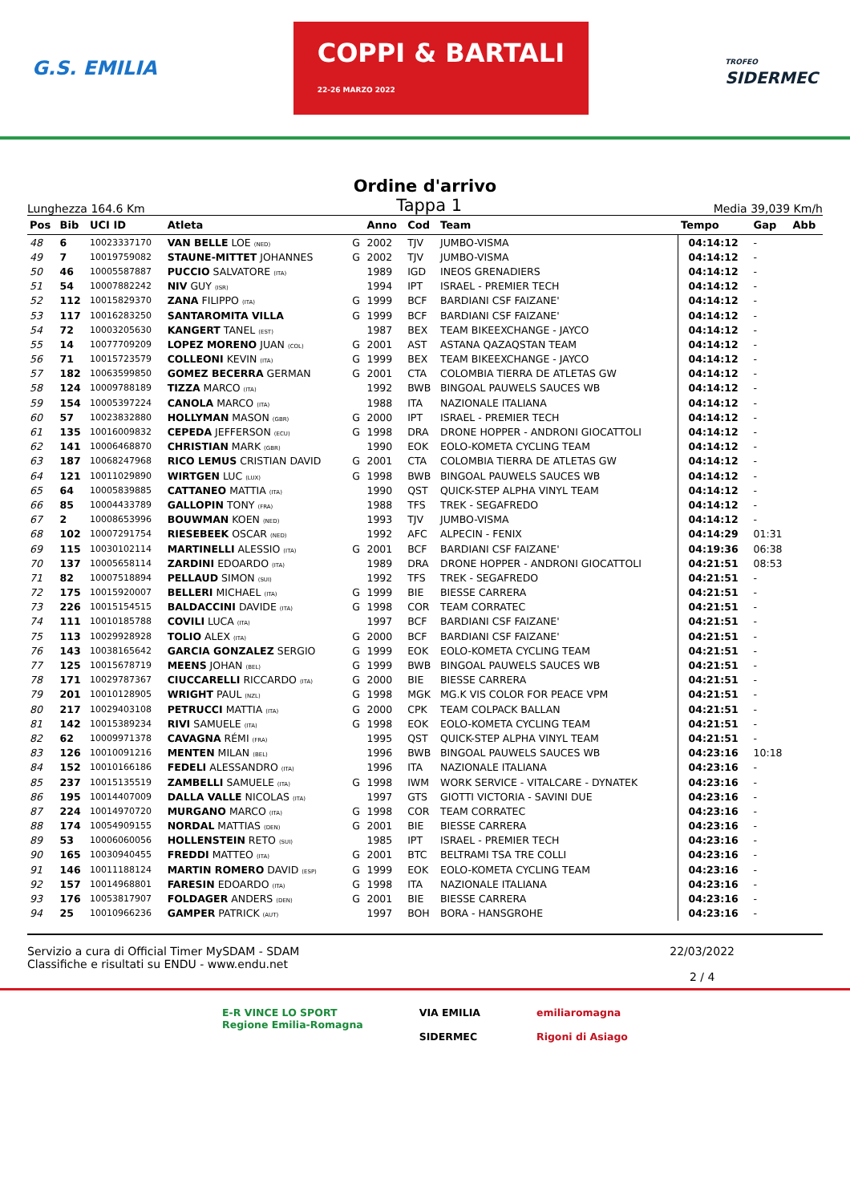G.S. EMILIA COPPI & BARTALI
22-26 MARZO 2022 TROFEO
SIDERMEC
Ordine d'arrivo
Lunghezza 164.6 Km Tappa 1 Media 39,039 Km/h
| Pos | Bib | UCI ID | Atleta | | Anno | Cod | Team | Tempo | Gap | Abb |
| --- | --- | --- | --- | --- | --- | --- | --- | --- | --- | --- |
| 48 | 6 | 10023337170 | VAN BELLE LOE (NED) | G | 2002 | TJV | JUMBO-VISMA | 04:14:12 | - | |
| 49 | 7 | 10019759082 | STAUNE-MITTET JOHANNES | G | 2002 | TJV | JUMBO-VISMA | 04:14:12 | - | |
| 50 | 46 | 10005587887 | PUCCIO SALVATORE (ITA) | | 1989 | IGD | INEOS GRENADIERS | 04:14:12 | - | |
| 51 | 54 | 10007882242 | NIV GUY (ISR) | | 1994 | IPT | ISRAEL - PREMIER TECH | 04:14:12 | - | |
| 52 | 112 | 10015829370 | ZANA FILIPPO (ITA) | G | 1999 | BCF | BARDIANI CSF FAIZANE' | 04:14:12 | - | |
| 53 | 117 | 10016283250 | SANTAROMITA VILLA | G | 1999 | BCF | BARDIANI CSF FAIZANE' | 04:14:12 | - | |
| 54 | 72 | 10003205630 | KANGERT TANEL (EST) | | 1987 | BEX | TEAM BIKEEXCHANGE - JAYCO | 04:14:12 | - | |
| 55 | 14 | 10077709209 | LOPEZ MORENO JUAN (COL) | G | 2001 | AST | ASTANA QAZAQSTAN TEAM | 04:14:12 | - | |
| 56 | 71 | 10015723579 | COLLEONI KEVIN (ITA) | G | 1999 | BEX | TEAM BIKEEXCHANGE - JAYCO | 04:14:12 | - | |
| 57 | 182 | 10063599850 | GOMEZ BECERRA GERMAN | G | 2001 | CTA | COLOMBIA TIERRA DE ATLETAS GW | 04:14:12 | - | |
| 58 | 124 | 10009788189 | TIZZA MARCO (ITA) | | 1992 | BWB | BINGOAL PAUWELS SAUCES WB | 04:14:12 | - | |
| 59 | 154 | 10005397224 | CANOLA MARCO (ITA) | | 1988 | ITA | NAZIONALE ITALIANA | 04:14:12 | - | |
| 60 | 57 | 10023832880 | HOLLYMAN MASON (GBR) | G | 2000 | IPT | ISRAEL - PREMIER TECH | 04:14:12 | - | |
| 61 | 135 | 10016009832 | CEPEDA JEFFERSON (ECU) | G | 1998 | DRA | DRONE HOPPER - ANDRONI GIOCATTOLI | 04:14:12 | - | |
| 62 | 141 | 10006468870 | CHRISTIAN MARK (GBR) | | 1990 | EOK | EOLO-KOMETA CYCLING TEAM | 04:14:12 | - | |
| 63 | 187 | 10068247968 | RICO LEMUS CRISTIAN DAVID | G | 2001 | CTA | COLOMBIA TIERRA DE ATLETAS GW | 04:14:12 | - | |
| 64 | 121 | 10011029890 | WIRTGEN LUC (LUX) | G | 1998 | BWB | BINGOAL PAUWELS SAUCES WB | 04:14:12 | - | |
| 65 | 64 | 10005839885 | CATTANEO MATTIA (ITA) | | 1990 | QST | QUICK-STEP ALPHA VINYL TEAM | 04:14:12 | - | |
| 66 | 85 | 10004433789 | GALLOPIN TONY (FRA) | | 1988 | TFS | TREK - SEGAFREDO | 04:14:12 | - | |
| 67 | 2 | 10008653996 | BOUWMAN KOEN (NED) | | 1993 | TJV | JUMBO-VISMA | 04:14:12 | - | |
| 68 | 102 | 10007291754 | RIESEBEEK OSCAR (NED) | | 1992 | AFC | ALPECIN - FENIX | 04:14:29 | 01:31 | |
| 69 | 115 | 10030102114 | MARTINELLI ALESSIO (ITA) | G | 2001 | BCF | BARDIANI CSF FAIZANE' | 04:19:36 | 06:38 | |
| 70 | 137 | 10005658114 | ZARDINI EDOARDO (ITA) | | 1989 | DRA | DRONE HOPPER - ANDRONI GIOCATTOLI | 04:21:51 | 08:53 | |
| 71 | 82 | 10007518894 | PELLAUD SIMON (SUI) | | 1992 | TFS | TREK - SEGAFREDO | 04:21:51 | - | |
| 72 | 175 | 10015920007 | BELLERI MICHAEL (ITA) | G | 1999 | BIE | BIESSE CARRERA | 04:21:51 | - | |
| 73 | 226 | 10015154515 | BALDACCINI DAVIDE (ITA) | G | 1998 | COR | TEAM CORRATEC | 04:21:51 | - | |
| 74 | 111 | 10010185788 | COVILI LUCA (ITA) | | 1997 | BCF | BARDIANI CSF FAIZANE' | 04:21:51 | - | |
| 75 | 113 | 10029928928 | TOLIO ALEX (ITA) | G | 2000 | BCF | BARDIANI CSF FAIZANE' | 04:21:51 | - | |
| 76 | 143 | 10038165642 | GARCIA GONZALEZ SERGIO | G | 1999 | EOK | EOLO-KOMETA CYCLING TEAM | 04:21:51 | - | |
| 77 | 125 | 10015678719 | MEENS JOHAN (BEL) | G | 1999 | BWB | BINGOAL PAUWELS SAUCES WB | 04:21:51 | - | |
| 78 | 171 | 10029787367 | CIUCCARELLI RICCARDO (ITA) | G | 2000 | BIE | BIESSE CARRERA | 04:21:51 | - | |
| 79 | 201 | 10010128905 | WRIGHT PAUL (NZL) | G | 1998 | MGK | MG.K VIS COLOR FOR PEACE VPM | 04:21:51 | - | |
| 80 | 217 | 10029403108 | PETRUCCI MATTIA (ITA) | G | 2000 | CPK | TEAM COLPACK BALLAN | 04:21:51 | - | |
| 81 | 142 | 10015389234 | RIVI SAMUELE (ITA) | G | 1998 | EOK | EOLO-KOMETA CYCLING TEAM | 04:21:51 | - | |
| 82 | 62 | 10009971378 | CAVAGNA RÉMI (FRA) | | 1995 | QST | QUICK-STEP ALPHA VINYL TEAM | 04:21:51 | - | |
| 83 | 126 | 10010091216 | MENTEN MILAN (BEL) | | 1996 | BWB | BINGOAL PAUWELS SAUCES WB | 04:23:16 | 10:18 | |
| 84 | 152 | 10010166186 | FEDELI ALESSANDRO (ITA) | | 1996 | ITA | NAZIONALE ITALIANA | 04:23:16 | - | |
| 85 | 237 | 10015135519 | ZAMBELLI SAMUELE (ITA) | G | 1998 | IWM | WORK SERVICE - VITALCARE - DYNATEK | 04:23:16 | - | |
| 86 | 195 | 10014407009 | DALLA VALLE NICOLAS (ITA) | | 1997 | GTS | GIOTTI VICTORIA - SAVINI DUE | 04:23:16 | - | |
| 87 | 224 | 10014970720 | MURGANO MARCO (ITA) | G | 1998 | COR | TEAM CORRATEC | 04:23:16 | - | |
| 88 | 174 | 10054909155 | NORDAL MATTIAS (DEN) | G | 2001 | BIE | BIESSE CARRERA | 04:23:16 | - | |
| 89 | 53 | 10006060056 | HOLLENSTEIN RETO (SUI) | | 1985 | IPT | ISRAEL - PREMIER TECH | 04:23:16 | - | |
| 90 | 165 | 10030940455 | FREDDI MATTEO (ITA) | G | 2001 | BTC | BELTRAMI TSA TRE COLLI | 04:23:16 | - | |
| 91 | 146 | 10011188124 | MARTIN ROMERO DAVID (ESP) | G | 1999 | EOK | EOLO-KOMETA CYCLING TEAM | 04:23:16 | - | |
| 92 | 157 | 10014968801 | FARESIN EDOARDO (ITA) | G | 1998 | ITA | NAZIONALE ITALIANA | 04:23:16 | - | |
| 93 | 176 | 10053817907 | FOLDAGER ANDERS (DEN) | G | 2001 | BIE | BIESSE CARRERA | 04:23:16 | - | |
| 94 | 25 | 10010966236 | GAMPER PATRICK (AUT) | | 1997 | BOH | BORA - HANSGROHE | 04:23:16 | - | |
Servizio a cura di Official Timer MySDAM - SDAM
Classifiche e risultati su ENDU - www.endu.net
22/03/2022
2 / 4
E-R VINCE LO SPORT
Regione Emilia-Romagna
VIA EMILIA
SIDERMEC
emiliaromagna
Rigoni di Asiago